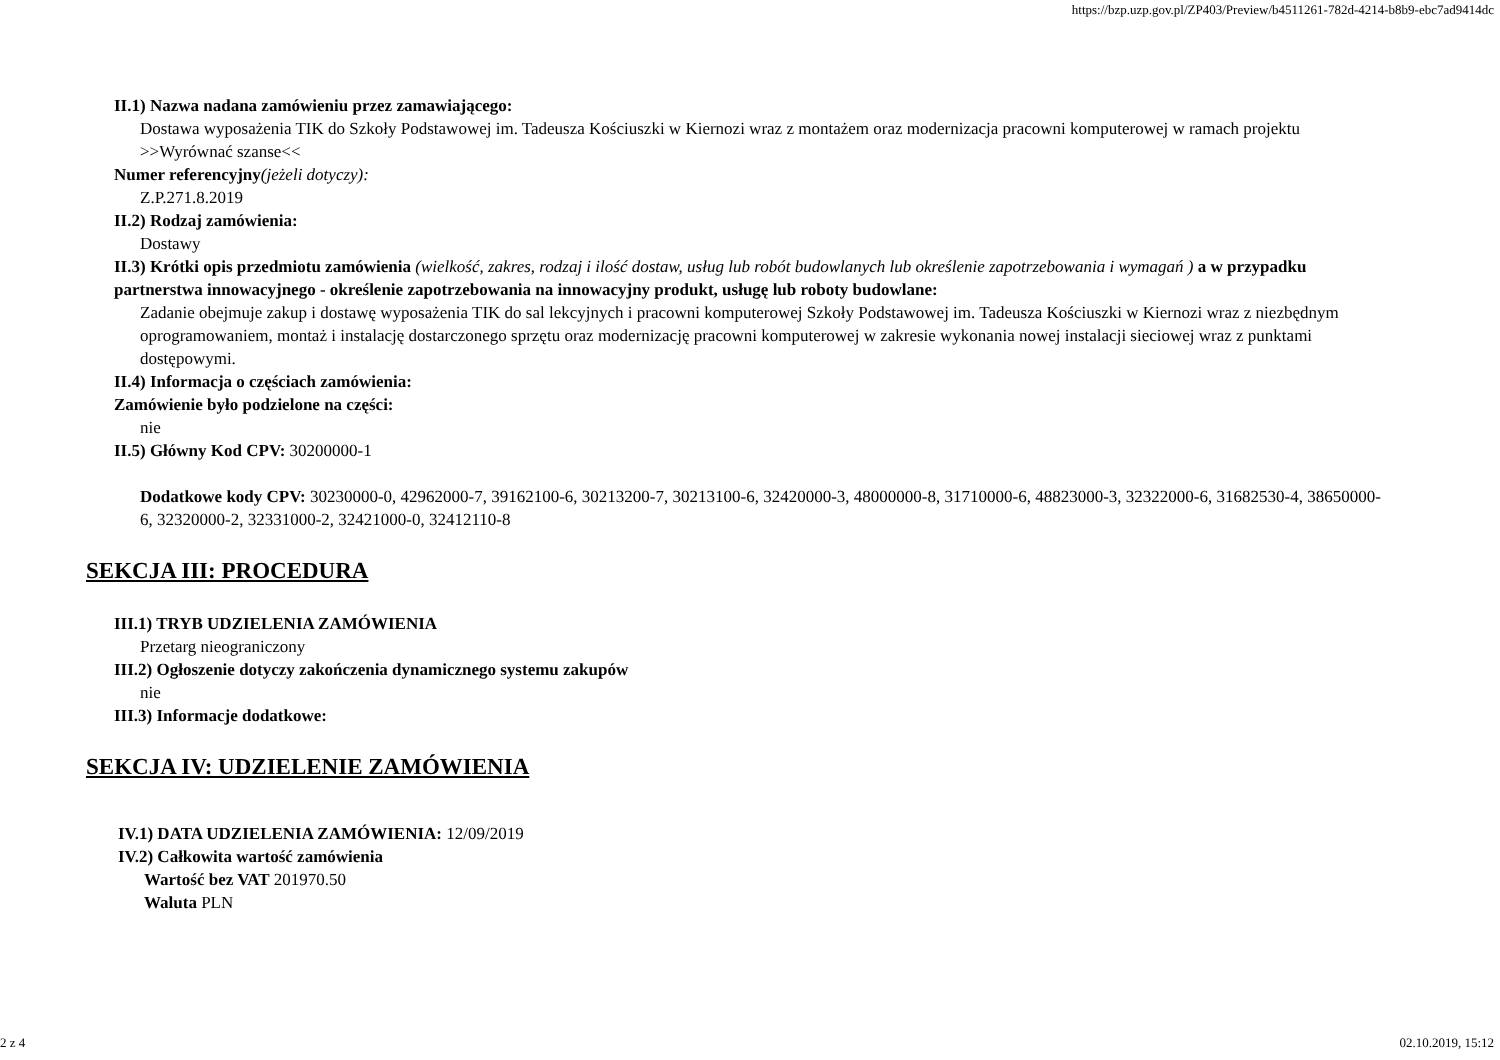https://bzp.uzp.gov.pl/ZP403/Preview/b4511261-782d-4214-b8b9-ebc7ad9414dc
II.1) Nazwa nadana zamówieniu przez zamawiającego:
Dostawa wyposażenia TIK do Szkoły Podstawowej im. Tadeusza Kościuszki w Kiernozi wraz z montażem oraz modernizacja pracowni komputerowej w ramach projektu >>Wyrównać szanse<<
Numer referencyjny(jeżeli dotyczy):
Z.P.271.8.2019
II.2) Rodzaj zamówienia:
Dostawy
II.3) Krótki opis przedmiotu zamówienia (wielkość, zakres, rodzaj i ilość dostaw, usług lub robót budowlanych lub określenie zapotrzebowania i wymagań ) a w przypadku partnerstwa innowacyjnego - określenie zapotrzebowania na innowacyjny produkt, usługę lub roboty budowlane:
Zadanie obejmuje zakup i dostawę wyposażenia TIK do sal lekcyjnych i pracowni komputerowej Szkoły Podstawowej im. Tadeusza Kościuszki w Kiernozi wraz z niezbędnym oprogramowaniem, montaż i instalację dostarczonego sprzętu oraz modernizację pracowni komputerowej w zakresie wykonania nowej instalacji sieciowej wraz z punktami dostępowymi.
II.4) Informacja o częściach zamówienia:
Zamówienie było podzielone na części:
nie
II.5) Główny Kod CPV: 30200000-1
Dodatkowe kody CPV: 30230000-0, 42962000-7, 39162100-6, 30213200-7, 30213100-6, 32420000-3, 48000000-8, 31710000-6, 48823000-3, 32322000-6, 31682530-4, 38650000-6, 32320000-2, 32331000-2, 32421000-0, 32412110-8
SEKCJA III: PROCEDURA
III.1) TRYB UDZIELENIA ZAMÓWIENIA
Przetarg nieograniczony
III.2) Ogłoszenie dotyczy zakończenia dynamicznego systemu zakupów
nie
III.3) Informacje dodatkowe:
SEKCJA IV: UDZIELENIE ZAMÓWIENIA
IV.1) DATA UDZIELENIA ZAMÓWIENIA: 12/09/2019
IV.2) Całkowita wartość zamówienia
Wartość bez VAT 201970.50
Waluta PLN
2 z 4 02.10.2019, 15:12